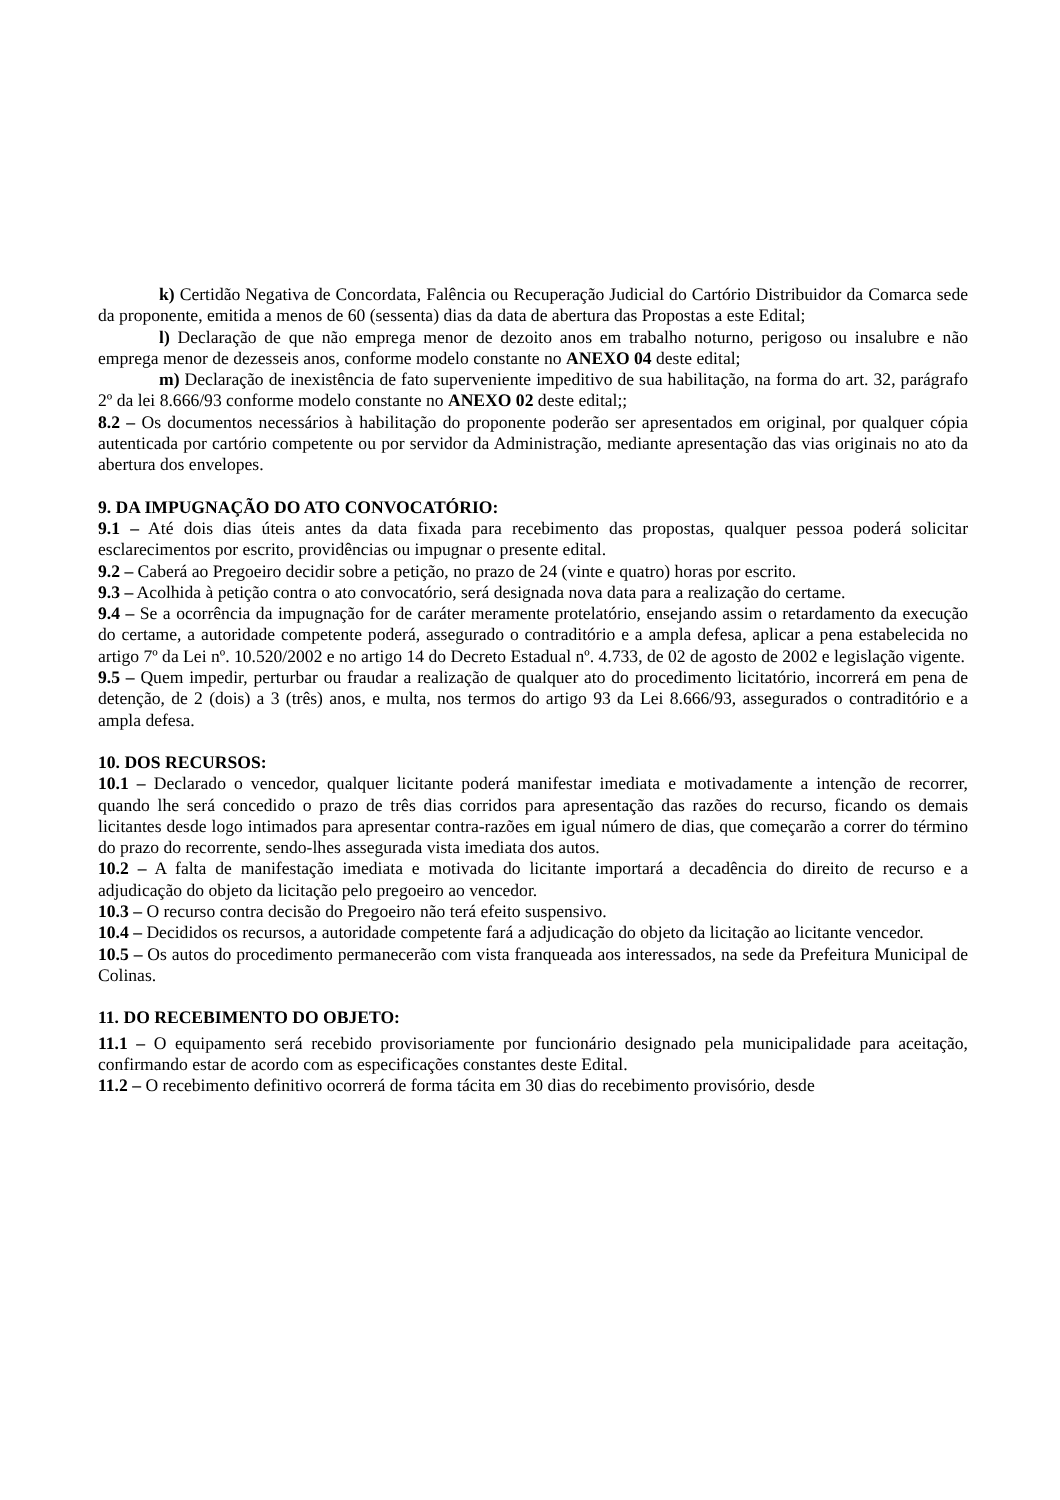k) Certidão Negativa de Concordata, Falência ou Recuperação Judicial do Cartório Distribuidor da Comarca sede da proponente, emitida a menos de 60 (sessenta) dias da data de abertura das Propostas a este Edital;
l) Declaração de que não emprega menor de dezoito anos em trabalho noturno, perigoso ou insalubre e não emprega menor de dezesseis anos, conforme modelo constante no ANEXO 04 deste edital;
m) Declaração de inexistência de fato superveniente impeditivo de sua habilitação, na forma do art. 32, parágrafo 2º da lei 8.666/93 conforme modelo constante no ANEXO 02 deste edital;;
8.2 – Os documentos necessários à habilitação do proponente poderão ser apresentados em original, por qualquer cópia autenticada por cartório competente ou por servidor da Administração, mediante apresentação das vias originais no ato da abertura dos envelopes.
9. DA IMPUGNAÇÃO DO ATO CONVOCATÓRIO:
9.1 – Até dois dias úteis antes da data fixada para recebimento das propostas, qualquer pessoa poderá solicitar esclarecimentos por escrito, providências ou impugnar o presente edital.
9.2 – Caberá ao Pregoeiro decidir sobre a petição, no prazo de 24 (vinte e quatro) horas por escrito.
9.3 – Acolhida à petição contra o ato convocatório, será designada nova data para a realização do certame.
9.4 – Se a ocorrência da impugnação for de caráter meramente protelatório, ensejando assim o retardamento da execução do certame, a autoridade competente poderá, assegurado o contraditório e a ampla defesa, aplicar a pena estabelecida no artigo 7º da Lei nº. 10.520/2002 e no artigo 14 do Decreto Estadual nº. 4.733, de 02 de agosto de 2002 e legislação vigente.
9.5 – Quem impedir, perturbar ou fraudar a realização de qualquer ato do procedimento licitatório, incorrerá em pena de detenção, de 2 (dois) a 3 (três) anos, e multa, nos termos do artigo 93 da Lei 8.666/93, assegurados o contraditório e a ampla defesa.
10. DOS RECURSOS:
10.1 – Declarado o vencedor, qualquer licitante poderá manifestar imediata e motivadamente a intenção de recorrer, quando lhe será concedido o prazo de três dias corridos para apresentação das razões do recurso, ficando os demais licitantes desde logo intimados para apresentar contra-razões em igual número de dias, que começarão a correr do término do prazo do recorrente, sendo-lhes assegurada vista imediata dos autos.
10.2 – A falta de manifestação imediata e motivada do licitante importará a decadência do direito de recurso e a adjudicação do objeto da licitação pelo pregoeiro ao vencedor.
10.3 – O recurso contra decisão do Pregoeiro não terá efeito suspensivo.
10.4 – Decididos os recursos, a autoridade competente fará a adjudicação do objeto da licitação ao licitante vencedor.
10.5 – Os autos do procedimento permanecerão com vista franqueada aos interessados, na sede da Prefeitura Municipal de Colinas.
11. DO RECEBIMENTO DO OBJETO:
11.1 – O equipamento será recebido provisoriamente por funcionário designado pela municipalidade para aceitação, confirmando estar de acordo com as especificações constantes deste Edital.
11.2 – O recebimento definitivo ocorrerá de forma tácita em 30 dias do recebimento provisório, desde